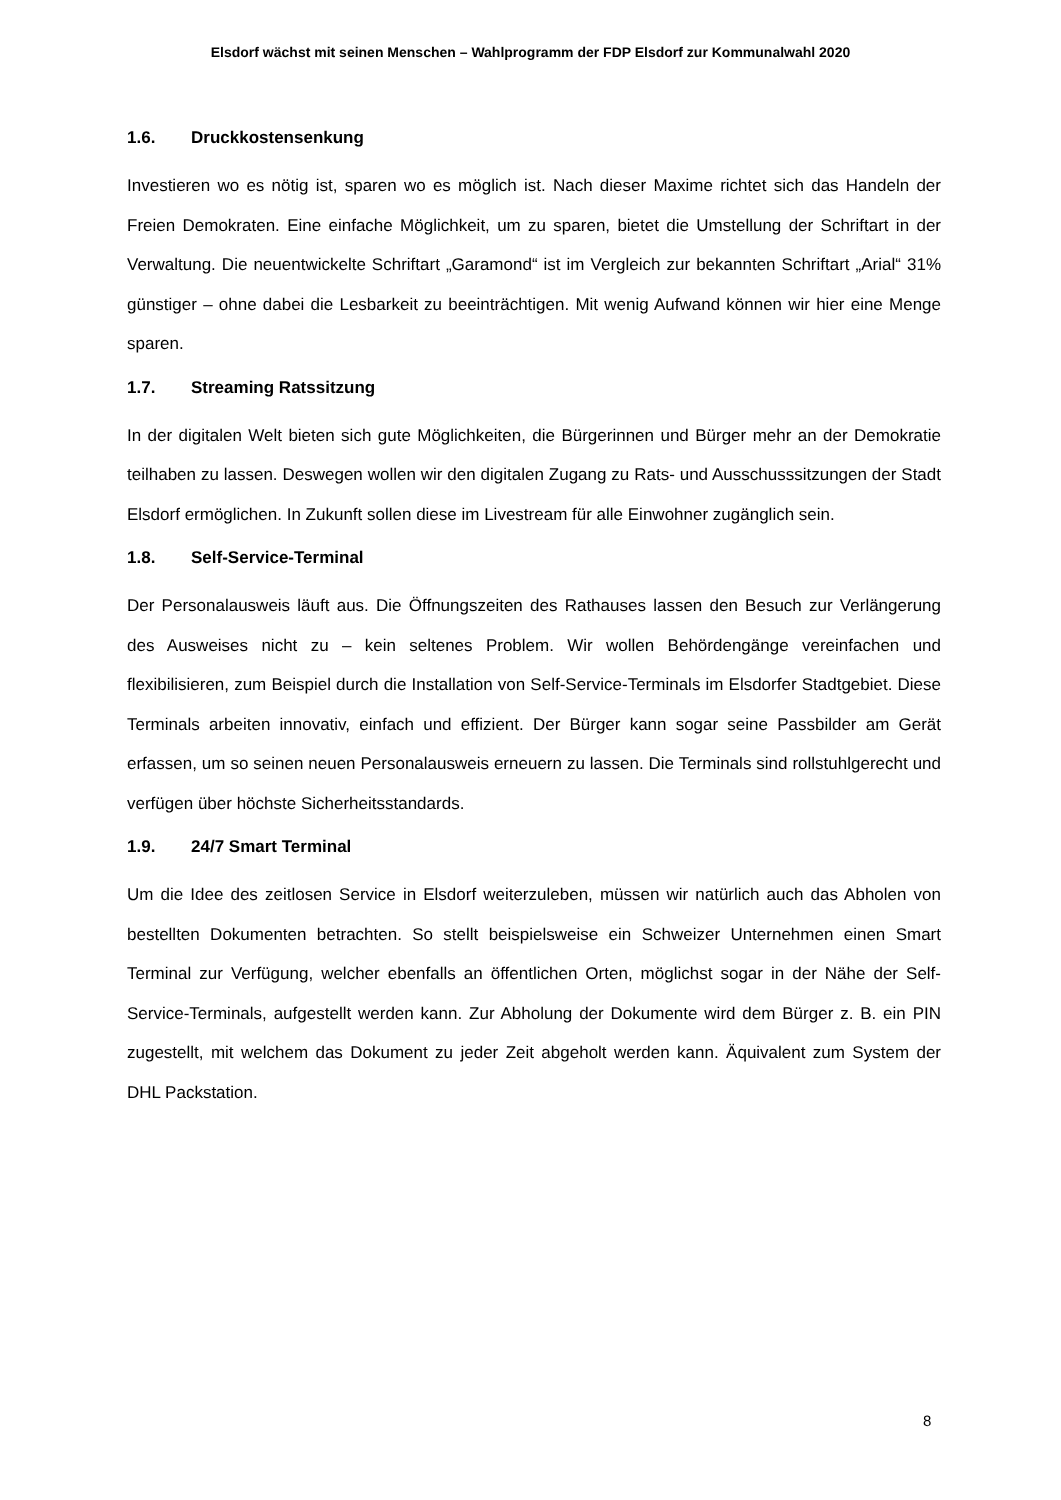Elsdorf wächst mit seinen Menschen – Wahlprogramm der FDP Elsdorf zur Kommunalwahl 2020
1.6. Druckkostensenkung
Investieren wo es nötig ist, sparen wo es möglich ist. Nach dieser Maxime richtet sich das Handeln der Freien Demokraten. Eine einfache Möglichkeit, um zu sparen, bietet die Umstellung der Schriftart in der Verwaltung. Die neuentwickelte Schriftart „Garamond“ ist im Vergleich zur bekannten Schriftart „Arial“ 31% günstiger – ohne dabei die Lesbarkeit zu beeinträchtigen. Mit wenig Aufwand können wir hier eine Menge sparen.
1.7. Streaming Ratssitzung
In der digitalen Welt bieten sich gute Möglichkeiten, die Bürgerinnen und Bürger mehr an der Demokratie teilhaben zu lassen. Deswegen wollen wir den digitalen Zugang zu Rats- und Ausschusssitzungen der Stadt Elsdorf ermöglichen. In Zukunft sollen diese im Livestream für alle Einwohner zugänglich sein.
1.8. Self-Service-Terminal
Der Personalausweis läuft aus. Die Öffnungszeiten des Rathauses lassen den Besuch zur Verlängerung des Ausweises nicht zu – kein seltenes Problem. Wir wollen Behördengänge vereinfachen und flexibilisieren, zum Beispiel durch die Installation von Self-Service-Terminals im Elsdorfer Stadtgebiet. Diese Terminals arbeiten innovativ, einfach und effizient. Der Bürger kann sogar seine Passbilder am Gerät erfassen, um so seinen neuen Personalausweis erneuern zu lassen. Die Terminals sind rollstuhlgerecht und verfügen über höchste Sicherheitsstandards.
1.9. 24/7 Smart Terminal
Um die Idee des zeitlosen Service in Elsdorf weiterzuleben, müssen wir natürlich auch das Abholen von bestellten Dokumenten betrachten. So stellt beispielsweise ein Schweizer Unternehmen einen Smart Terminal zur Verfügung, welcher ebenfalls an öffentlichen Orten, möglichst sogar in der Nähe der Self-Service-Terminals, aufgestellt werden kann. Zur Abholung der Dokumente wird dem Bürger z. B. ein PIN zugestellt, mit welchem das Dokument zu jeder Zeit abgeholt werden kann. Äquivalent zum System der DHL Packstation.
8